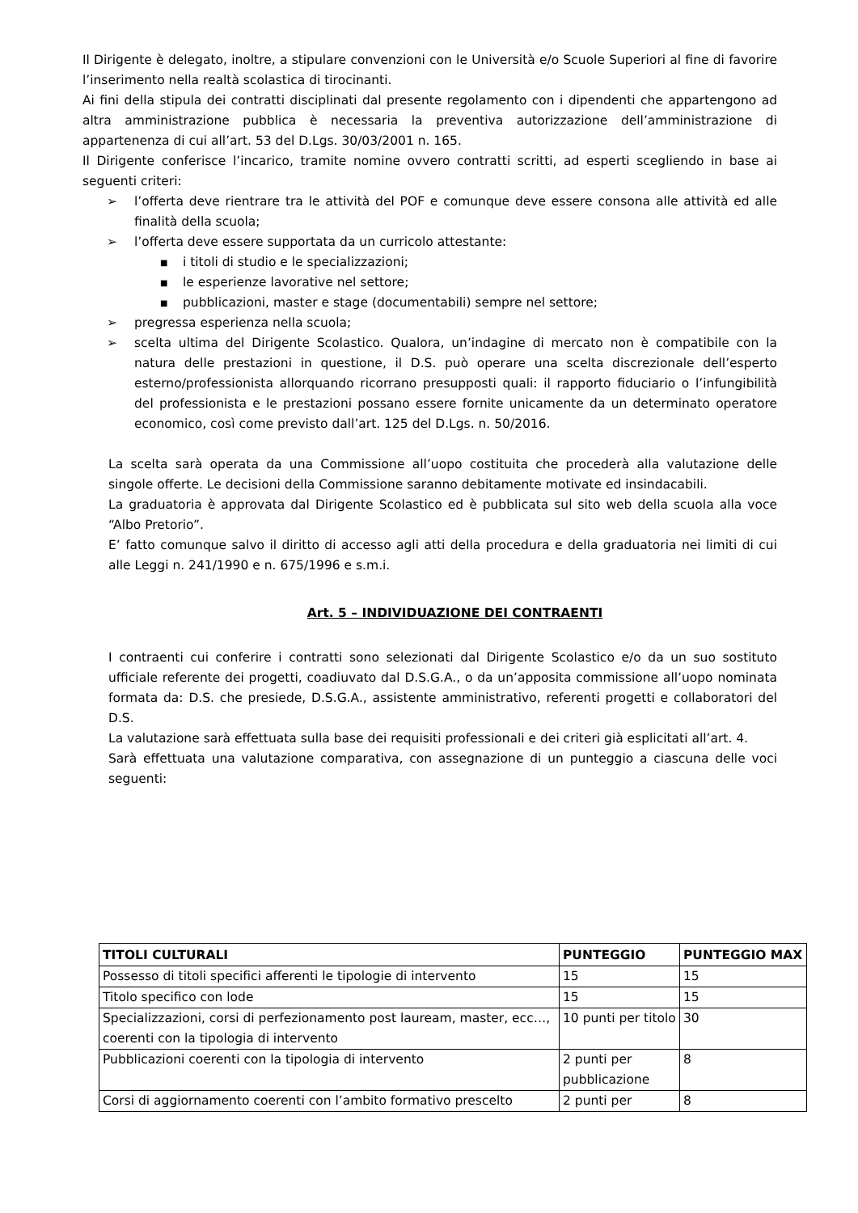Il Dirigente è delegato, inoltre, a stipulare convenzioni con le Università e/o Scuole Superiori al fine di favorire l’inserimento nella realtà scolastica di tirocinanti.
Ai fini della stipula dei contratti disciplinati dal presente regolamento con i dipendenti che appartengono ad altra amministrazione pubblica è necessaria la preventiva autorizzazione dell’amministrazione di appartenenza di cui all’art. 53 del D.Lgs. 30/03/2001 n. 165.
Il Dirigente conferisce l’incarico, tramite nomine ovvero contratti scritti, ad esperti scegliendo in base ai seguenti criteri:
➢ l’offerta deve rientrare tra le attività del POF e comunque deve essere consona alle attività ed alle finalità della scuola;
➢ l’offerta deve essere supportata da un curricolo attestante:
■ i titoli di studio e le specializzazioni;
■ le esperienze lavorative nel settore;
■ pubblicazioni, master e stage (documentabili) sempre nel settore;
➢ pregressa esperienza nella scuola;
➢ scelta ultima del Dirigente Scolastico. Qualora, un’indagine di mercato non è compatibile con la natura delle prestazioni in questione, il D.S. può operare una scelta discrezionale dell’esperto esterno/professionista allorquando ricorrano presupposti quali: il rapporto fiduciario o l’infungibilità del professionista e le prestazioni possano essere fornite unicamente da un determinato operatore economico, così come previsto dall’art. 125 del D.Lgs. n. 50/2016.
La scelta sarà operata da una Commissione all’uopo costituita che procederà alla valutazione delle singole offerte. Le decisioni della Commissione saranno debitamente motivate ed insindacabili.
La graduatoria è approvata dal Dirigente Scolastico ed è pubblicata sul sito web della scuola alla voce “Albo Pretorio”.
E’ fatto comunque salvo il diritto di accesso agli atti della procedura e della graduatoria nei limiti di cui alle Leggi n. 241/1990 e n. 675/1996 e s.m.i.
Art. 5 – INDIVIDUAZIONE DEI CONTRAENTI
I contraenti cui conferire i contratti sono selezionati dal Dirigente Scolastico e/o da un suo sostituto ufficiale referente dei progetti, coadiuvato dal D.S.G.A., o da un’apposita commissione all’uopo nominata formata da: D.S. che presiede, D.S.G.A., assistente amministrativo, referenti progetti e collaboratori del D.S.
La valutazione sarà effettuata sulla base dei requisiti professionali e dei criteri già esplicitati all’art. 4.
Sarà effettuata una valutazione comparativa, con assegnazione di un punteggio a ciascuna delle voci seguenti:
| TITOLI CULTURALI | PUNTEGGIO | PUNTEGGIO MAX |
| --- | --- | --- |
| Possesso di titoli specifici afferenti le tipologie di intervento | 15 | 15 |
| Titolo specifico con lode | 15 | 15 |
| Specializzazioni, corsi di perfezionamento post lauream, master, ecc…, coerenti con la tipologia di intervento | 10 punti per titolo | 30 |
| Pubblicazioni coerenti con la tipologia di intervento | 2 punti per pubblicazione | 8 |
| Corsi di aggiornamento coerenti con l’ambito formativo prescelto | 2 punti per | 8 |